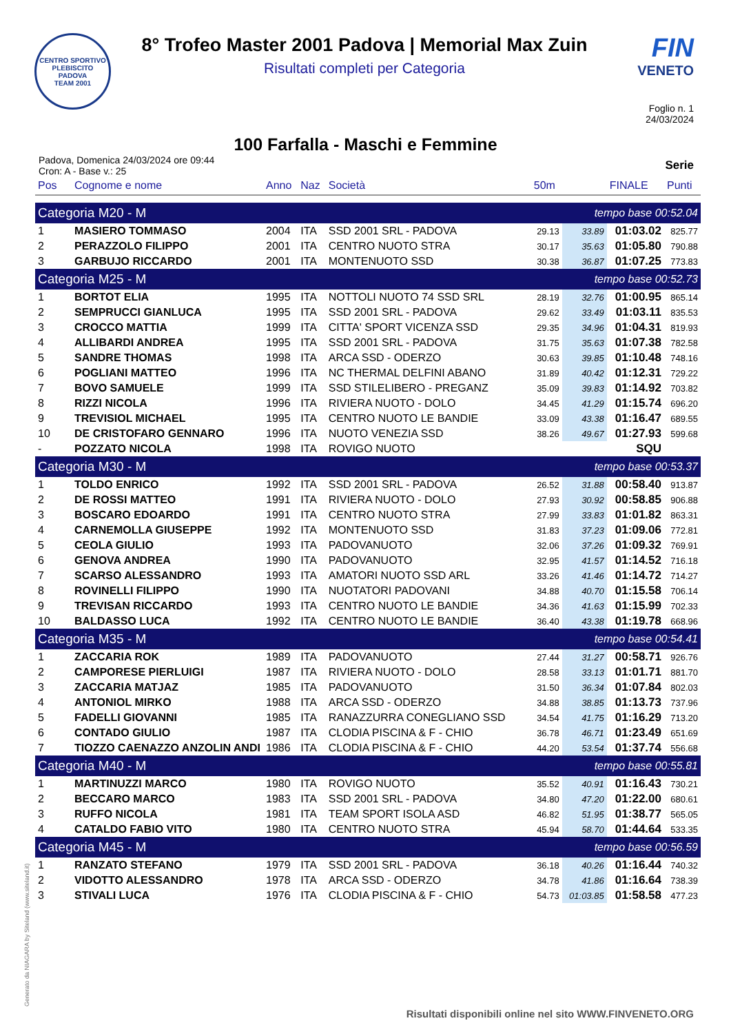CENTRO SPORTIVO
PLEBISCITO
PADOVA
TEAM 2001
8° Trofeo Master 2001 Padova | Memorial Max Zuin
Risultati completi per Categoria
FIN
VENETO
Foglio n. 1
24/03/2024
100 Farfalla - Maschi e Femmine
Padova, Domenica 24/03/2024 ore 09:44
Cron: A - Base v.: 25
Serie
| Pos | Cognome e nome | Anno | Naz | Società | 50m | | FINALE | Punti |
| --- | --- | --- | --- | --- | --- | --- | --- | --- |
| Categoria M20 - M | | | | | | tempo base 00:52.04 | | |
| 1 | MASIERO TOMMASO | 2004 | ITA | SSD 2001 SRL - PADOVA | 29.13 | 33.89 | 01:03.02 | 825.77 |
| 2 | PERAZZOLO FILIPPO | 2001 | ITA | CENTRO NUOTO STRA | 30.17 | 35.63 | 01:05.80 | 790.88 |
| 3 | GARBUJO RICCARDO | 2001 | ITA | MONTENUOTO SSD | 30.38 | 36.87 | 01:07.25 | 773.83 |
| Categoria M25 - M | | | | | | tempo base 00:52.73 | | |
| 1 | BORTOT ELIA | 1995 | ITA | NOTTOLI NUOTO 74 SSD SRL | 28.19 | 32.76 | 01:00.95 | 865.14 |
| 2 | SEMPRUCCI GIANLUCA | 1995 | ITA | SSD 2001 SRL - PADOVA | 29.62 | 33.49 | 01:03.11 | 835.53 |
| 3 | CROCCO MATTIA | 1999 | ITA | CITTA' SPORT VICENZA SSD | 29.35 | 34.96 | 01:04.31 | 819.93 |
| 4 | ALLIBARDI ANDREA | 1995 | ITA | SSD 2001 SRL - PADOVA | 31.75 | 35.63 | 01:07.38 | 782.58 |
| 5 | SANDRE THOMAS | 1998 | ITA | ARCA SSD - ODERZO | 30.63 | 39.85 | 01:10.48 | 748.16 |
| 6 | POGLIANI MATTEO | 1996 | ITA | NC THERMAL DELFINI ABANO | 31.89 | 40.42 | 01:12.31 | 729.22 |
| 7 | BOVO SAMUELE | 1999 | ITA | SSD STILELIBERO - PREGANZ | 35.09 | 39.83 | 01:14.92 | 703.82 |
| 8 | RIZZI NICOLA | 1996 | ITA | RIVIERA NUOTO - DOLO | 34.45 | 41.29 | 01:15.74 | 696.20 |
| 9 | TREVISIOL MICHAEL | 1995 | ITA | CENTRO NUOTO LE BANDIE | 33.09 | 43.38 | 01:16.47 | 689.55 |
| 10 | DE CRISTOFARO GENNARO | 1996 | ITA | NUOTO VENEZIA SSD | 38.26 | 49.67 | 01:27.93 | 599.68 |
| - | POZZATO NICOLA | 1998 | ITA | ROVIGO NUOTO | | | SQU | |
| Categoria M30 - M | | | | | | tempo base 00:53.37 | | |
| 1 | TOLDO ENRICO | 1992 | ITA | SSD 2001 SRL - PADOVA | 26.52 | 31.88 | 00:58.40 | 913.87 |
| 2 | DE ROSSI MATTEO | 1991 | ITA | RIVIERA NUOTO - DOLO | 27.93 | 30.92 | 00:58.85 | 906.88 |
| 3 | BOSCARO EDOARDO | 1991 | ITA | CENTRO NUOTO STRA | 27.99 | 33.83 | 01:01.82 | 863.31 |
| 4 | CARNEMOLLA GIUSEPPE | 1992 | ITA | MONTENUOTO SSD | 31.83 | 37.23 | 01:09.06 | 772.81 |
| 5 | CEOLA GIULIO | 1993 | ITA | PADOVANUOTO | 32.06 | 37.26 | 01:09.32 | 769.91 |
| 6 | GENOVA ANDREA | 1990 | ITA | PADOVANUOTO | 32.95 | 41.57 | 01:14.52 | 716.18 |
| 7 | SCARSO ALESSANDRO | 1993 | ITA | AMATORI NUOTO SSD ARL | 33.26 | 41.46 | 01:14.72 | 714.27 |
| 8 | ROVINELLI FILIPPO | 1990 | ITA | NUOTATORI PADOVANI | 34.88 | 40.70 | 01:15.58 | 706.14 |
| 9 | TREVISAN RICCARDO | 1993 | ITA | CENTRO NUOTO LE BANDIE | 34.36 | 41.63 | 01:15.99 | 702.33 |
| 10 | BALDASSO LUCA | 1992 | ITA | CENTRO NUOTO LE BANDIE | 36.40 | 43.38 | 01:19.78 | 668.96 |
| Categoria M35 - M | | | | | | tempo base 00:54.41 | | |
| 1 | ZACCARIA ROK | 1989 | ITA | PADOVANUOTO | 27.44 | 31.27 | 00:58.71 | 926.76 |
| 2 | CAMPORESE PIERLUIGI | 1987 | ITA | RIVIERA NUOTO - DOLO | 28.58 | 33.13 | 01:01.71 | 881.70 |
| 3 | ZACCARIA MATJAZ | 1985 | ITA | PADOVANUOTO | 31.50 | 36.34 | 01:07.84 | 802.03 |
| 4 | ANTONIOL MIRKO | 1988 | ITA | ARCA SSD - ODERZO | 34.88 | 38.85 | 01:13.73 | 737.96 |
| 5 | FADELLI GIOVANNI | 1985 | ITA | RANAZZURRA CONEGLIANO SSD | 34.54 | 41.75 | 01:16.29 | 713.20 |
| 6 | CONTADO GIULIO | 1987 | ITA | CLODIA PISCINA & F - CHIO | 36.78 | 46.71 | 01:23.49 | 651.69 |
| 7 | TIOZZO CAENAZZO ANZOLIN ANDI | 1986 | ITA | CLODIA PISCINA & F - CHIO | 44.20 | 53.54 | 01:37.74 | 556.68 |
| Categoria M40 - M | | | | | | tempo base 00:55.81 | | |
| 1 | MARTINUZZI MARCO | 1980 | ITA | ROVIGO NUOTO | 35.52 | 40.91 | 01:16.43 | 730.21 |
| 2 | BECCARO MARCO | 1983 | ITA | SSD 2001 SRL - PADOVA | 34.80 | 47.20 | 01:22.00 | 680.61 |
| 3 | RUFFO NICOLA | 1981 | ITA | TEAM SPORT ISOLA ASD | 46.82 | 51.95 | 01:38.77 | 565.05 |
| 4 | CATALDO FABIO VITO | 1980 | ITA | CENTRO NUOTO STRA | 45.94 | 58.70 | 01:44.64 | 533.35 |
| Categoria M45 - M | | | | | | tempo base 00:56.59 | | |
| 1 | RANZATO STEFANO | 1979 | ITA | SSD 2001 SRL - PADOVA | 36.18 | 40.26 | 01:16.44 | 740.32 |
| 2 | VIDOTTO ALESSANDRO | 1978 | ITA | ARCA SSD - ODERZO | 34.78 | 41.86 | 01:16.64 | 738.39 |
| 3 | STIVALI LUCA | 1976 | ITA | CLODIA PISCINA & F - CHIO | 54.73 | 01:03.85 | 01:58.58 | 477.23 |
Generato da NIAGARA by Siteland (www.siteland.it)
Risultati disponibili online nel sito WWW.FINVENETO.ORG